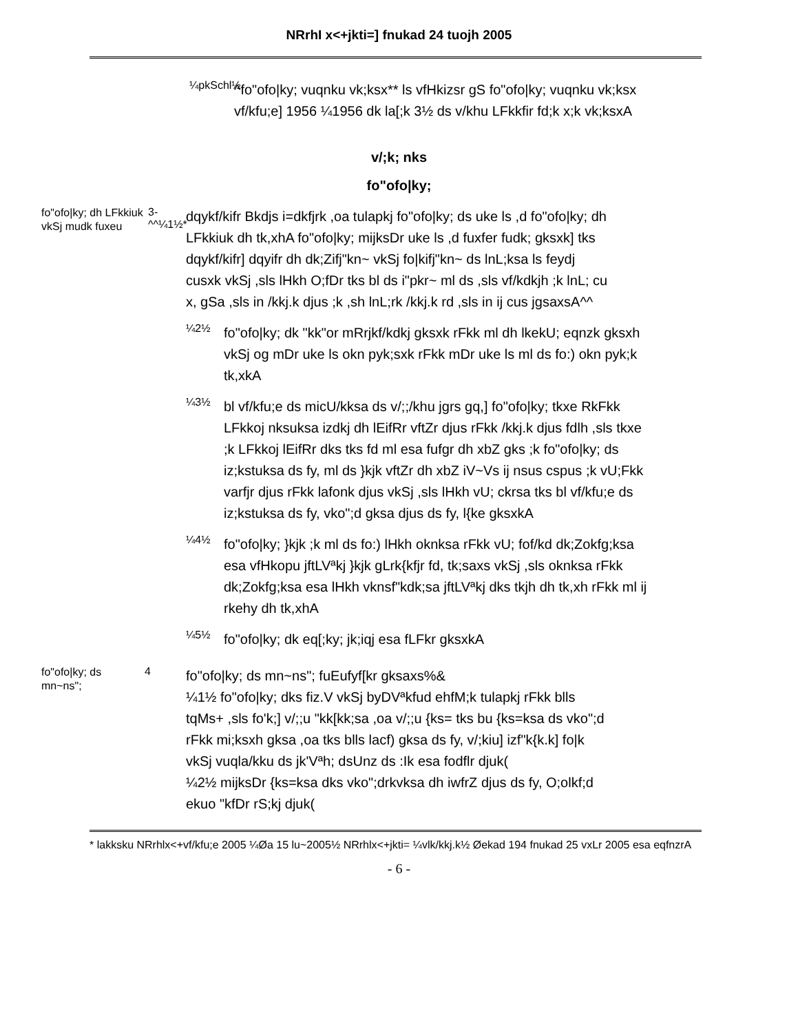NRrhI x<+jkti=] fnukad 24 tuojh 2005
¼pkSchl½
^fo"ofo|ky; vuqnku vk;ksx** ls vfHkizsr gS fo"ofo|ky; vuqnku vk;ksx vf/kfu;e] 1956 ¼1956 dk la[;k 3½ ds v/khu LFkkfir fd;k x;k vk;ksxA
v/;k; nks
fo"ofo|ky;
fo"ofo|ky; dh LFkkiuk vkSj mudk fuxeu
3-^^¼1½*
dqykf/kifr Bkdjs i=dkfjrk ,oa tulapkj fo"ofo|ky; ds uke ls ,d fo"ofo|ky; dh LFkkiuk dh tk,xhA fo"ofo|ky; mijksDr uke ls ,d fuxfer fudk; gksxk] tks dqykf/kifr] dqyifr dh dk;Zifj"kn~ vkSj fo|kifj"kn~ ds lnL;ksa ls feydj cusxk vkSj ,sls lHkh O;fDr tks bl ds i"pkr~ ml ds ,sls vf/kdkjh ;k lnL; cu x, gSa ,sls in /kkj.k djus ;k ,sh lnL;rk /kkj.k rd ,sls in ij cus jgsaxsA^^
¼2½
fo"ofo|ky; dk "kk"or mRrjkf/kdkj gksxk rFkk ml dh lkekU; eqnzk gksxh vkSj og mDr uke ls okn pyk;sxk rFkk mDr uke ls ml ds fo:) okn pyk;k tk,xkA
¼3½
bl vf/kfu;e ds micU/kksa ds v/;;/khu jgrs gq,] fo"ofo|ky; tkxe RkFkk LFkkoj nksuksa izdkj dh lEifRr vftZr djus rFkk /kkj.k djus fdlh ,sls tkxe ;k LFkkoj lEifRr dks tks fd ml esa fufgr dh xbZ gks ;k fo"ofo|ky; ds iz;kstuksa ds fy, ml ds }kjk vftZr dh xbZ iV~Vs ij nsus cspus ;k vU;Fkk varfjr djus rFkk lafonk djus vkSj ,sls lHkh vU; ckrsa tks bl vf/kfu;e ds iz;kstuksa ds fy, vko";d gksa djus ds fy, l{ke gksxkA
¼4½
fo"ofo|ky; }kjk ;k ml ds fo:) lHkh oknksa rFkk vU; fof/kd dk;Zokfg;ksa esa vfHkopu jftLVªkj }kjk gLrk{kfjr fd, tk;saxs vkSj ,sls oknksa rFkk dk;Zokfg;ksa esa lHkh vknsf"kdk;sa jftLVªkj dks tkjh dh tk,xh rFkk ml ij rkehy dh tk,xhA
¼5½
fo"ofo|ky; dk eq[;ky; jk;iqj esa fLFkr gksxkA
fo"ofo|ky; ds mn~ns";
4
fo"ofo|ky; ds mn~ns"; fuEufyf[kr gksaxs%&
¼1½ fo"ofo|ky; dks fiz.V vkSj byDVªkfud ehfM;k tulapkj rFkk blls tqMs+ ,sls fo'k;] v/;;u "kk[kk;sa ,oa v/;;u {ks= tks bu {ks=ksa ds vko";d rFkk mi;ksxh gksa ,oa tks blls lacf) gksa ds fy, v/;kiu] izf"k{k.k] fo|k vkSj vuqla/kku ds jk'Vªh; dsUnz ds :Ik esa fodflr djuk(
¼2½ mijksDr {ks=ksa dks vko";drkvksa dh iwfrZ djus ds fy, O;olkf;d ekuo "kfDr rS;kj djuk(
* lakksku NRrhlx<+vf/kfu;e 2005 ¼Øa 15 lu~2005½ NRrhlx<+jkti= ¼vlk/kkj.k½ Øekad 194 fnukad 25 vxLr 2005 esa eqfnzrA
- 6 -